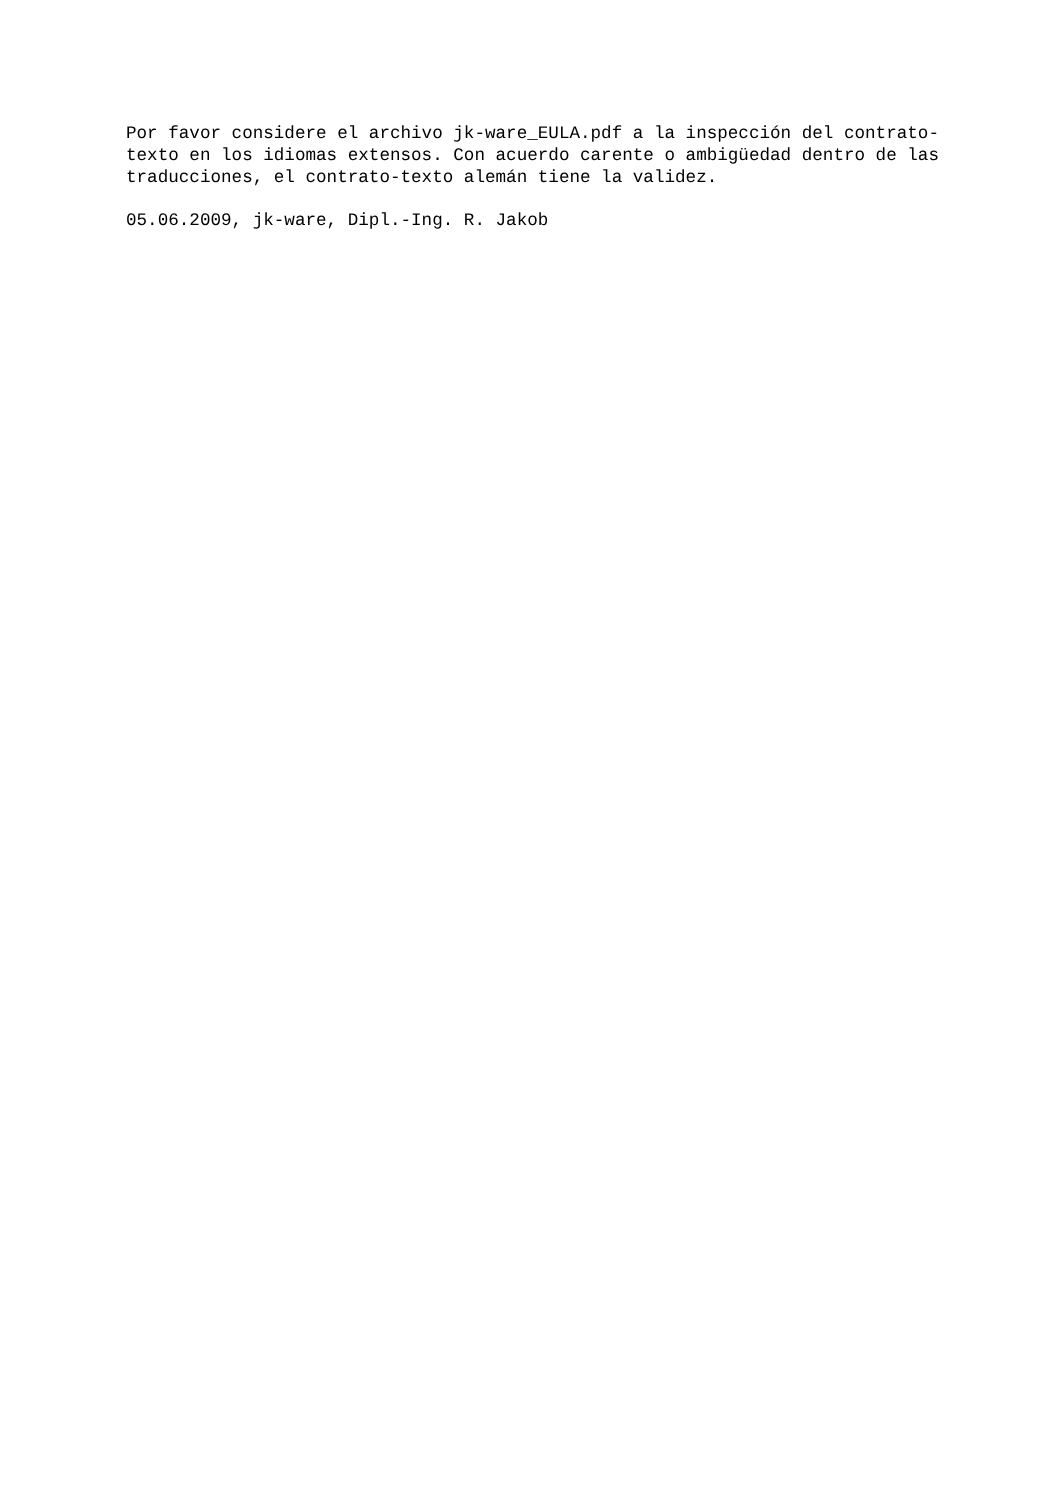Por favor considere el archivo jk-ware_EULA.pdf a la inspección del contrato- texto en los idiomas extensos. Con acuerdo carente o ambigüedad dentro de las traducciones, el contrato-texto alemán tiene la validez.
05.06.2009, jk-ware, Dipl.-Ing. R. Jakob